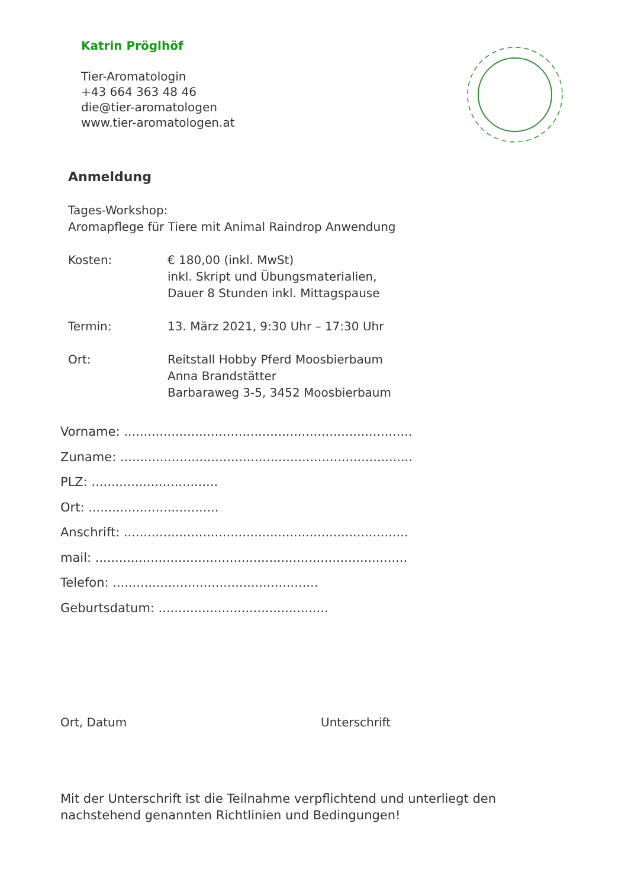Katrin Pröglhöf
Tier-Aromatologin
+43 664 363 48 46
die@tier-aromatologen
www.tier-aromatologen.at
Anmeldung
Tages-Workshop:
Aromapflege für Tiere mit Animal Raindrop Anwendung
Kosten: € 180,00 (inkl. MwSt)
inkl. Skript und Übungsmaterialien,
Dauer 8 Stunden inkl. Mittagspause
Termin: 13. März 2021, 9:30 Uhr – 17:30 Uhr
Ort: Reitstall Hobby Pferd Moosbierbaum
Anna Brandstätter
Barbaraweg 3-5, 3452 Moosbierbaum
Vorname: .........................................................................
Zuname: ..........................................................................
PLZ: ................................
Ort: .................................
Anschrift: ........................................................................
mail: ...............................................................................
Telefon: ....................................................
Geburtsdatum: ...........................................
Ort, Datum Unterschrift
Mit der Unterschrift ist die Teilnahme verpflichtend und unterliegt den nachstehend genannten Richtlinien und Bedingungen!